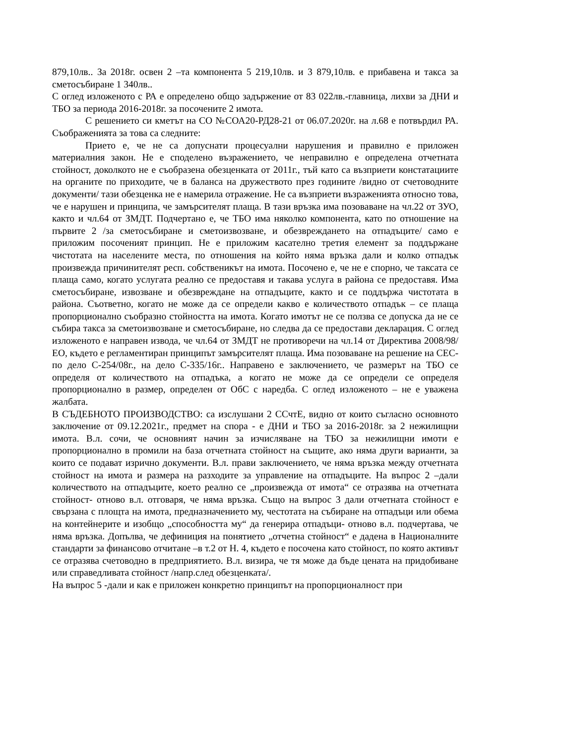879,10лв.. За 2018г. освен 2 –та компонента 5 219,10лв. и 3 879,10лв. е прибавена и такса за сметосъбиране 1 340лв..
С оглед изложеното с РА е определено общо задържение от 83 022лв.-главница, лихви за ДНИ и ТБО за периода 2016-2018г. за посочените 2 имота.
С решението си кметът на СО №СОА20-РД28-21 от 06.07.2020г. на л.68 е потвърдил РА. Съображенията за това са следните:
Прието е, че не са допуснати процесуални нарушения и правилно е приложен материалния закон. Не е споделено възражението, че неправилно е определена отчетната стойност, доколкото не е съобразена обезценката от 2011г., тъй като са възприети констатациите на органите по приходите, че в баланса на дружеството през годините /видно от счетоводните документи/ тази обезценка не е намерила отражение. Не са възприети възраженията относно това, че е нарушен и принципа, че замърсителят плаща. В тази връзка има позоваване на чл.22 от ЗУО, както и чл.64 от ЗМДТ. Подчертано е, че ТБО има няколко компонента, като по отношение на първите 2 /за сметосъбиране и сметоизвозване, и обезвреждането на отпадъците/ само е приложим посоченият принцип. Не е приложим касателно третия елемент за поддържане чистотата на населените места, по отношения на който няма връзка дали и колко отпадък произвежда причинителят респ. собственикът на имота. Посочено е, че не е спорно, че таксата се плаща само, когато услугата реално се предоставя и такава услуга в района се предоставя. Има сметосъбиране, извозване и обезвреждане на отпадъците, както и се поддържа чистотата в района. Съответно, когато не може да се определи какво е количеството отпадък – се плаща пропорционално съобразно стойността на имота. Когато имотът не се ползва се допуска да не се събира такса за сметоизвозване и сметосъбиране, но следва да се предостави декларация. С оглед изложеното е направен извода, че чл.64 от ЗМДТ не противоречи на чл.14 от Директива 2008/98/ЕО, където е регламентиран принципът замърсителят плаща. Има позоваване на решение на СЕС- по дело С-254/08г., на дело С-335/16г.. Направено е заключението, че размерът на ТБО се определя от количеството на отпадъка, а когато не може да се определи се определя пропорционално в размер, определен от ОбС с наредба. С оглед изложеното – не е уважена жалбата.
В СЪДЕБНОТО ПРОИЗВОДСТВО: са изслушани 2 ССчтЕ, видно от които съгласно основното заключение от 09.12.2021г., предмет на спора - е ДНИ и ТБО за 2016-2018г. за 2 нежилищни имота. В.л. сочи, че основният начин за изчисляване на ТБО за нежилищни имоти е пропорционално в промили на база отчетната стойност на същите, ако няма други варианти, за които се подават изрично документи. В.л. прави заключението, че няма връзка между отчетната стойност на имота и размера на разходите за управление на отпадъците. На въпрос 2 –дали количеството на отпадъците, което реално се „произвежда от имота“ се отразява на отчетната стойност- отново в.л. отговаря, че няма връзка. Също на въпрос 3 дали отчетната стойност е свързана с площта на имота, предназначението му, честотата на събиране на отпадъци или обема на контейнерите и изобщо „способността му“ да генерира отпадъци- отново в.л. подчертава, че няма връзка. Допълва, че дефиниция на понятието „отчетна стойност“ е дадена в Националните стандарти за финансово отчитане –в т.2 от Н. 4, където е посочена като стойност, по която активът се отразява счетоводно в предприятието. В.л. визира, че тя може да бъде цената на придобиване или справедливата стойност /напр.след обезценката/.
На въпрос 5 -дали и как е приложен конкретно принципът на пропорционалност при